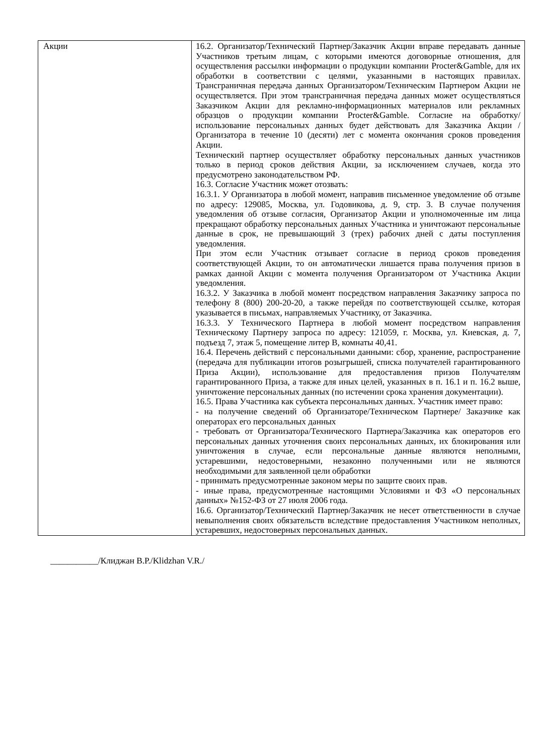| Акции | 16.2. Организатор/Технический Партнер/Заказчик Акции вправе передавать данные Участников третьим лицам, с которыми имеются договорные отношения, для осуществления рассылки информации о продукции компании Procter&Gamble, для их обработки в соответствии с целями, указанными в настоящих правилах. Трансграничная передача данных Организатором/Техническим Партнером Акции не осуществляется. При этом трансграничная передача данных может осуществляться Заказчиком Акции для рекламно-информационных материалов или рекламных образцов о продукции компании Procter&Gamble. Согласие на обработку/использование персональных данных будет действовать для Заказчика Акции /Организатора в течение 10 (десяти) лет с момента окончания сроков проведения Акции. Технический партнер осуществляет обработку персональных данных участников только в период сроков действия Акции, за исключением случаев, когда это предусмотрено законодательством РФ. 16.3. Согласие Участник может отозвать: 16.3.1. У Организатора в любой момент, направив письменное уведомление об отзыве по адресу: 129085, Москва, ул. Годовикова, д. 9, стр. 3. В случае получения уведомления об отзыве согласия, Организатор Акции и уполномоченные им лица прекращают обработку персональных данных Участника и уничтожают персональные данные в срок, не превышающий 3 (трех) рабочих дней с даты поступления уведомления. При этом если Участник отзывает согласие в период сроков проведения соответствующей Акции, то он автоматически лишается права получения призов в рамках данной Акции с момента получения Организатором от Участника Акции уведомления. 16.3.2. У Заказчика в любой момент посредством направления Заказчику запроса по телефону 8 (800) 200-20-20, а также перейдя по соответствующей ссылке, которая указывается в письмах, направляемых Участнику, от Заказчика. 16.3.3. У Технического Партнера в любой момент посредством направления Техническому Партнеру запроса по адресу: 121059, г. Москва, ул. Киевская, д. 7, подъезд 7, этаж 5, помещение литер B, комнаты 40,41. 16.4. Перечень действий с персональными данными: сбор, хранение, распространение (передача для публикации итогов розыгрышей, списка получателей гарантированного Приза Акции), использование для предоставления призов Получателям гарантированного Приза, а также для иных целей, указанных в п. 16.1 и п. 16.2 выше, уничтожение персональных данных (по истечении срока хранения документации). 16.5. Права Участника как субъекта персональных данных. Участник имеет право: - на получение сведений об Организаторе/Техническом Партнере/ Заказчике как операторах его персональных данных - требовать от Организатора/Технического Партнера/Заказчика как операторов его персональных данных уточнения своих персональных данных, их блокирования или уничтожения в случае, если персональные данные являются неполными, устаревшими, недостоверными, незаконно полученными или не являются необходимыми для заявленной цели обработки - принимать предусмотренные законом меры по защите своих прав. - иные права, предусмотренные настоящими Условиями и ФЗ «О персональных данных» №152-ФЗ от 27 июля 2006 года. 16.6. Организатор/Технический Партнер/Заказчик не несет ответственности в случае невыполнения своих обязательств вследствие предоставления Участником неполных, устаревших, недостоверных персональных данных. |
___________/Клиджан В.Р./Klidzhan V.R./